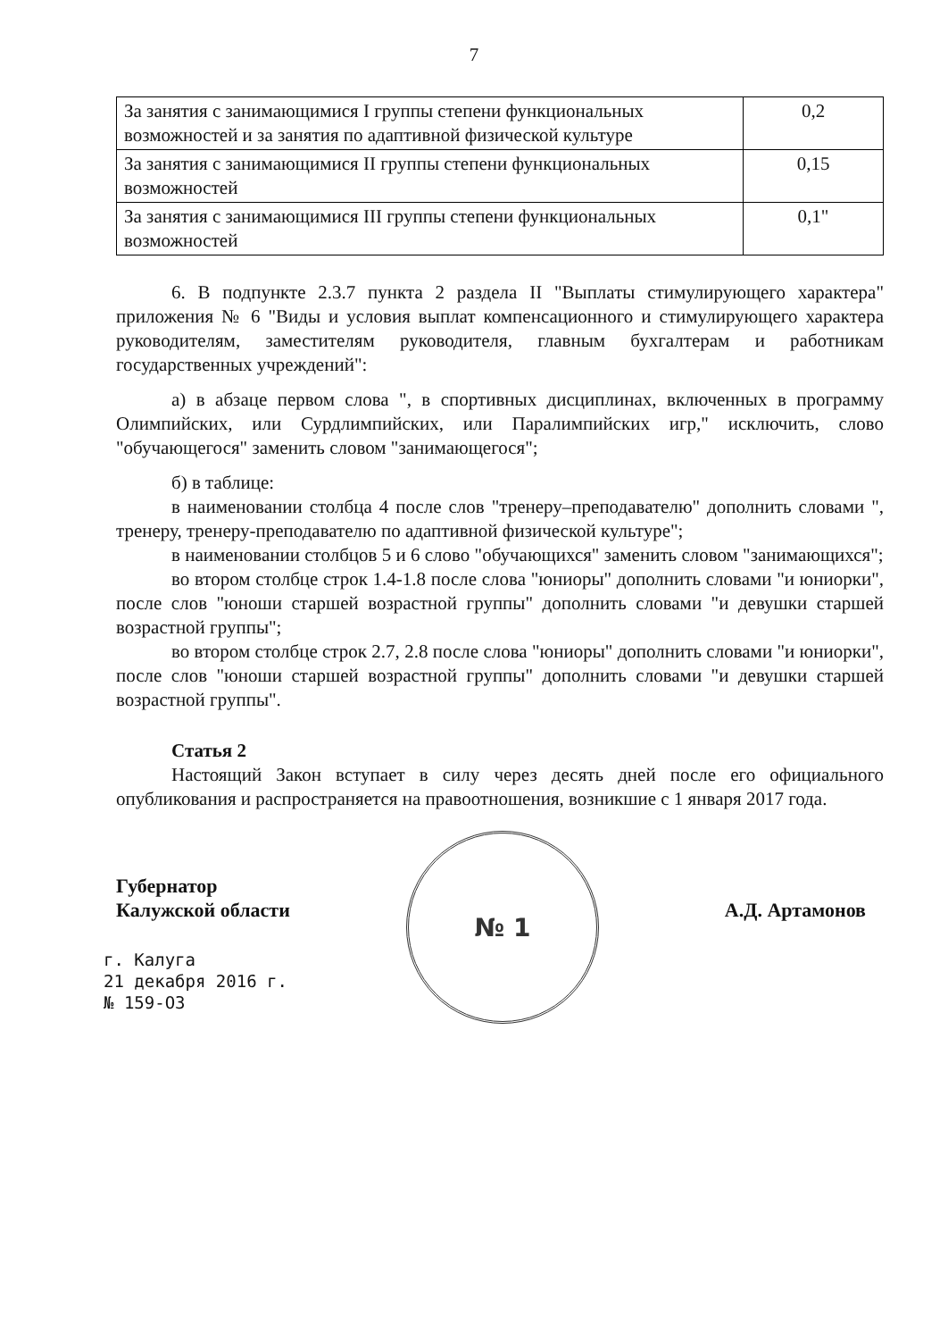7
| За занятия с занимающимися I группы степени функциональных возможностей и за занятия по адаптивной физической культуре | 0,2 |
| За занятия с занимающимися II группы степени функциональных возможностей | 0,15 |
| За занятия с занимающимися III группы степени функциональных возможностей | 0,1" |
6. В подпункте 2.3.7 пункта 2 раздела II "Выплаты стимулирующего характера" приложения № 6 "Виды и условия выплат компенсационного и стимулирующего характера руководителям, заместителям руководителя, главным бухгалтерам и работникам государственных учреждений":
а) в абзаце первом слова ", в спортивных дисциплинах, включенных в программу Олимпийских, или Сурдлимпийских, или Паралимпийских игр," исключить, слово "обучающегося" заменить словом "занимающегося";
б) в таблице:
в наименовании столбца 4 после слов "тренеру–преподавателю" дополнить словами ", тренеру, тренеру-преподавателю по адаптивной физической культуре";
в наименовании столбцов 5 и 6 слово "обучающихся" заменить словом "занимающихся";
во втором столбце строк 1.4-1.8 после слова "юниоры" дополнить словами "и юниорки", после слов "юноши старшей возрастной группы" дополнить словами "и девушки старшей возрастной группы";
во втором столбце строк 2.7, 2.8 после слова "юниоры" дополнить словами "и юниорки", после слов "юноши старшей возрастной группы" дополнить словами "и девушки старшей возрастной группы".
Статья 2
Настоящий Закон вступает в силу через десять дней после его официального опубликования и распространяется на правоотношения, возникшие с 1 января 2017 года.
Губернатор
Калужской области
А.Д. Артамонов
г. Калуга
21 декабря 2016 г.
№ 159-ОЗ
№ 1